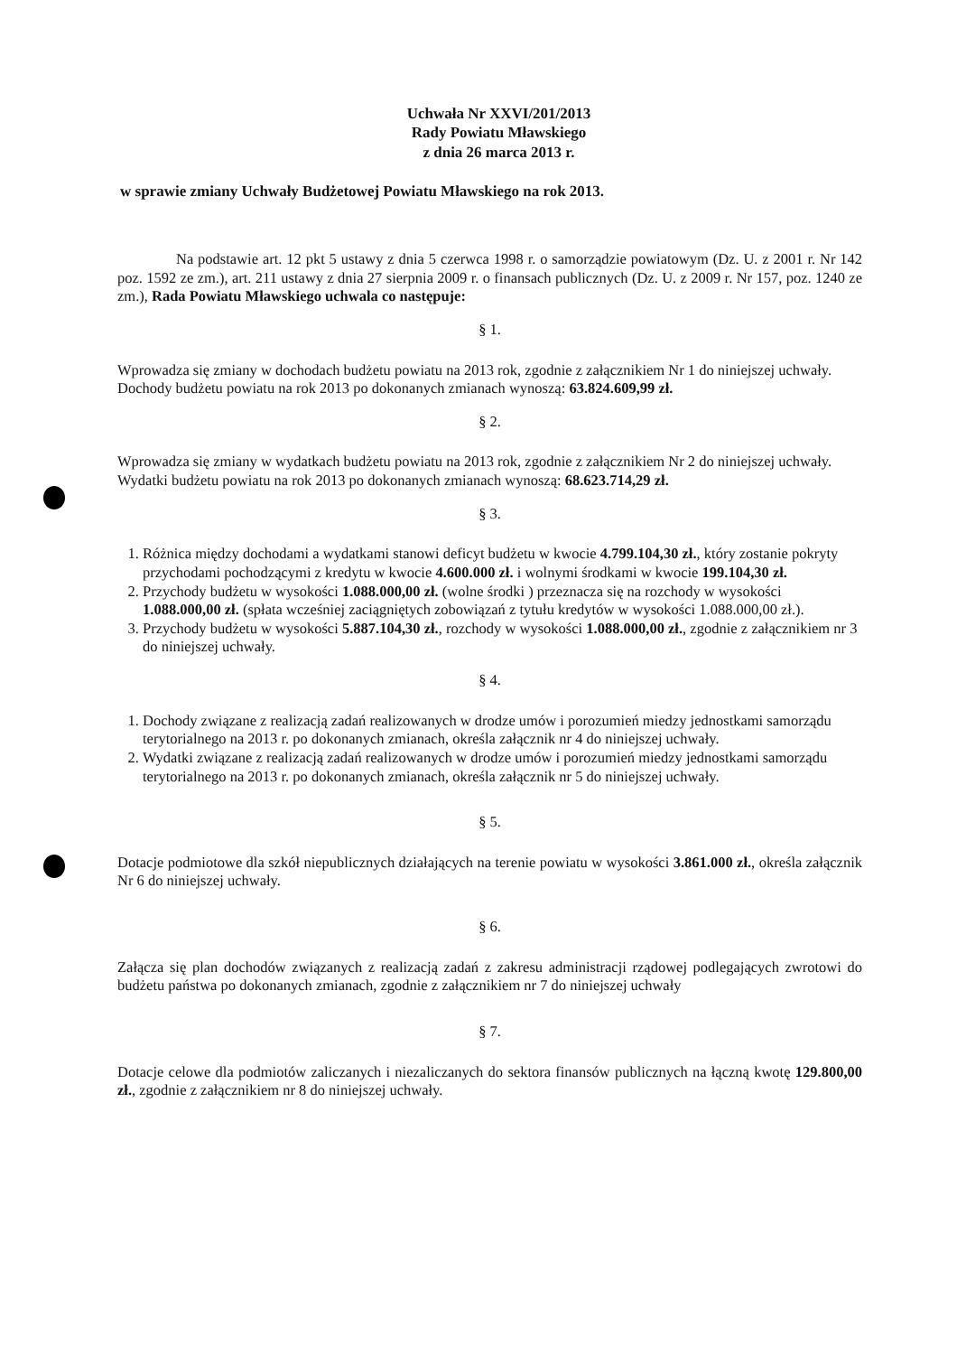Uchwała Nr XXVI/201/2013
Rady Powiatu Mławskiego
z dnia 26 marca 2013 r.
w sprawie zmiany Uchwały Budżetowej Powiatu Mławskiego na rok 2013.
Na podstawie art. 12 pkt 5 ustawy z dnia 5 czerwca 1998 r. o samorządzie powiatowym (Dz. U. z 2001 r. Nr 142 poz. 1592 ze zm.), art. 211 ustawy z dnia 27 sierpnia 2009 r. o finansach publicznych (Dz. U. z 2009 r. Nr 157, poz. 1240 ze zm.), Rada Powiatu Mławskiego uchwala co następuje:
§ 1.
Wprowadza się zmiany w dochodach budżetu powiatu na 2013 rok, zgodnie z załącznikiem Nr 1 do niniejszej uchwały.
Dochody budżetu powiatu na rok 2013 po dokonanych zmianach wynoszą: 63.824.609,99 zł.
§ 2.
Wprowadza się zmiany w wydatkach budżetu powiatu na 2013 rok, zgodnie z załącznikiem Nr 2 do niniejszej uchwały.
Wydatki budżetu powiatu na rok 2013 po dokonanych zmianach wynoszą: 68.623.714,29 zł.
§ 3.
1. Różnica między dochodami a wydatkami stanowi deficyt budżetu w kwocie 4.799.104,30 zł., który zostanie pokryty przychodami pochodzącymi z kredytu w kwocie 4.600.000 zł. i wolnymi środkami w kwocie 199.104,30 zł.
2. Przychody budżetu w wysokości 1.088.000,00 zł. (wolne środki ) przeznacza się na rozchody w wysokości 1.088.000,00 zł. (spłata wcześniej zaciągniętych zobowiązań z tytułu kredytów w wysokości 1.088.000,00 zł.).
3. Przychody budżetu w wysokości 5.887.104,30 zł., rozchody w wysokości 1.088.000,00 zł., zgodnie z załącznikiem nr 3 do niniejszej uchwały.
§ 4.
1. Dochody związane z realizacją zadań realizowanych w drodze umów i porozumień miedzy jednostkami samorządu terytorialnego na 2013 r. po dokonanych zmianach, określa załącznik nr 4 do niniejszej uchwały.
2. Wydatki związane z realizacją zadań realizowanych w drodze umów i porozumień miedzy jednostkami samorządu terytorialnego na 2013 r. po dokonanych zmianach, określa załącznik nr 5 do niniejszej uchwały.
§ 5.
Dotacje podmiotowe dla szkół niepublicznych działających na terenie powiatu w wysokości 3.861.000 zł., określa załącznik Nr 6 do niniejszej uchwały.
§ 6.
Załącza się plan dochodów związanych z realizacją zadań z zakresu administracji rządowej podlegających zwrotowi do budżetu państwa po dokonanych zmianach, zgodnie z załącznikiem nr 7 do niniejszej uchwały
§ 7.
Dotacje celowe dla podmiotów zaliczanych i niezaliczanych do sektora finansów publicznych na łączną kwotę 129.800,00 zł., zgodnie z załącznikiem nr 8 do niniejszej uchwały.